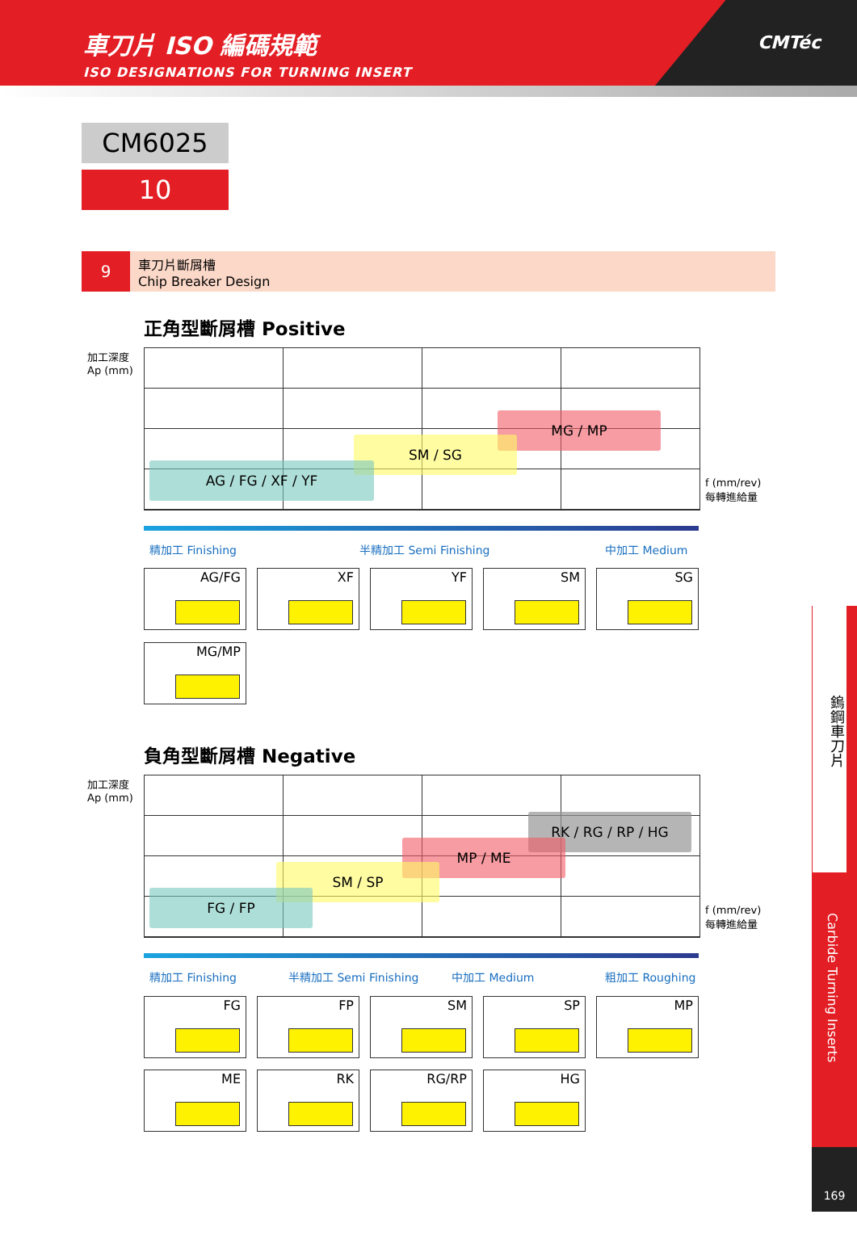車刀片 ISO 編碼規範
ISO DESIGNATIONS FOR TURNING INSERT
CMTéc
CM6025
10
9
車刀片斷屑槽
Chip Breaker Design
正角型斷屑槽 Positive
加工深度
Ap (mm)
MG / MP
SM / SG
AG / FG / XF / YF
f (mm/rev)
每轉進給量
精加工 Finishing 半精加工 Semi Finishing 中加工 Medium
AG/FG XF YF SM SG
MG/MP
負角型斷屑槽 Negative
加工深度
Ap (mm)
RK / RG / RP / HG
MP / ME
SM / SP
FG / FP
f (mm/rev)
每轉進給量
精加工 Finishing 半精加工 Semi Finishing 中加工 Medium 粗加工 Roughing
FG FP SM SP MP
ME RK RG/RP HG
鎢鋼車刀片
Carbide Turning Inserts
169